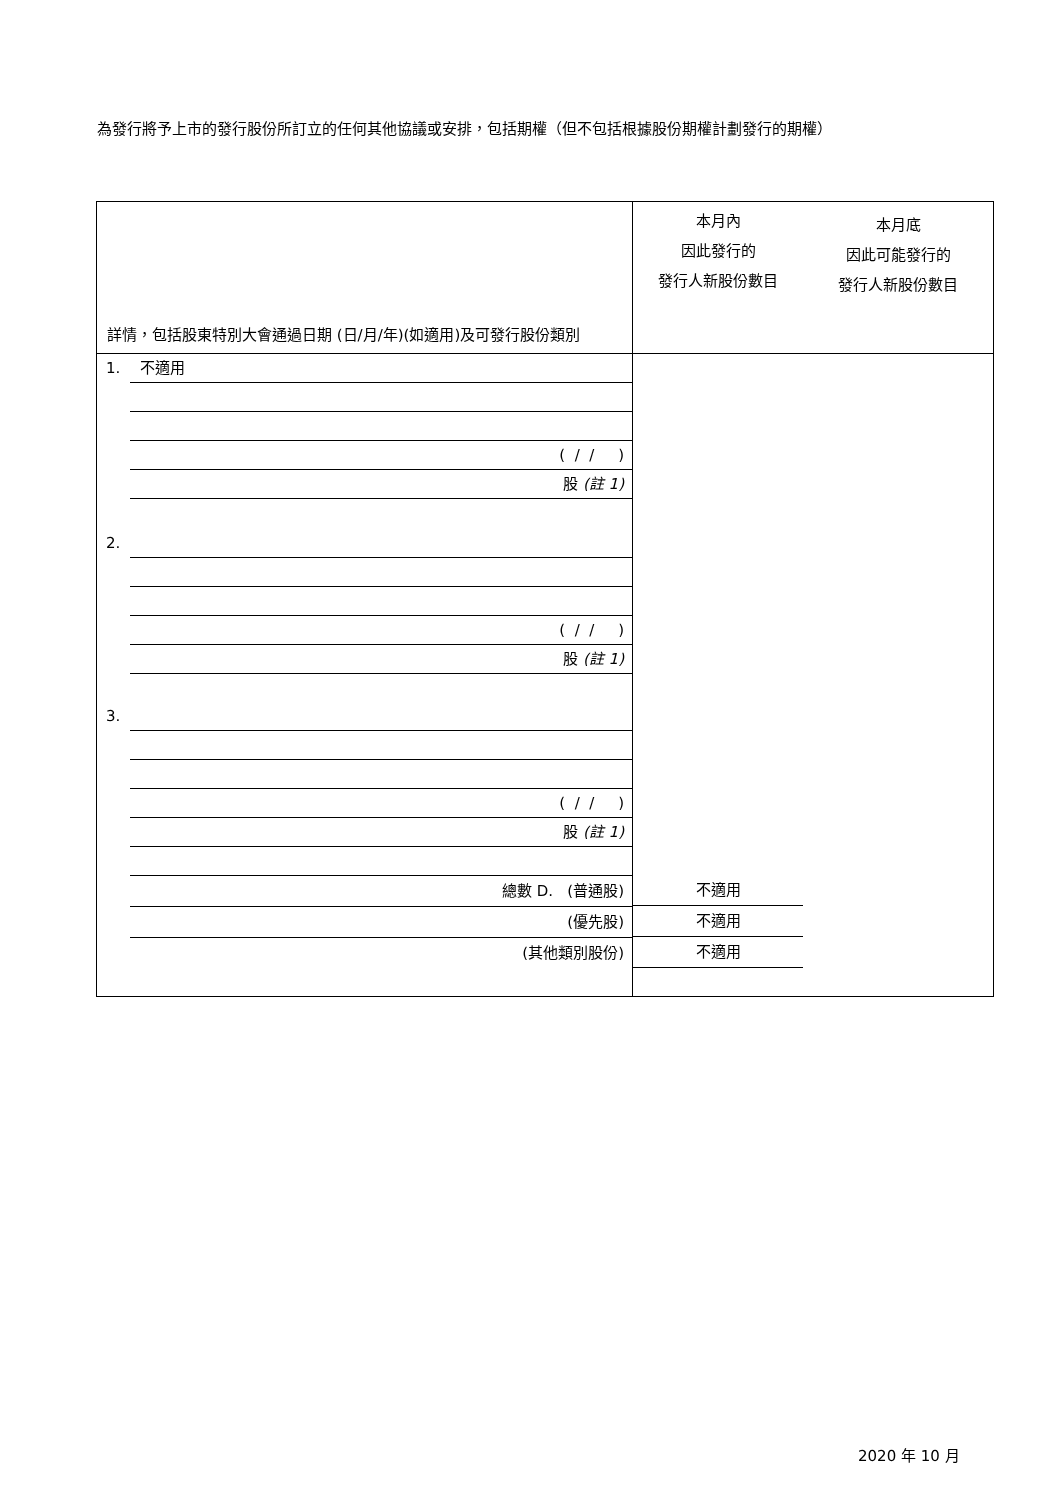為發行將予上市的發行股份所訂立的任何其他協議或安排，包括期權（但不包括根據股份期權計劃發行的期權）
| 詳情，包括股東特別大會通過日期 (日/月/年)(如適用)及可發行股份類別 | 本月內 因此發行的 發行人新股份數目 本月底 因此可能發行的 發行人新股份數目 |
| 1. 不適用 ( / / ) 股 (註 1) 2. ( / / ) 股 (註 1) 3. ( / / ) 股 (註 1) 總數 D. (普通股) (優先股) (其他類別股份) | 不適用 不適用 不適用 |
2020 年 10 月